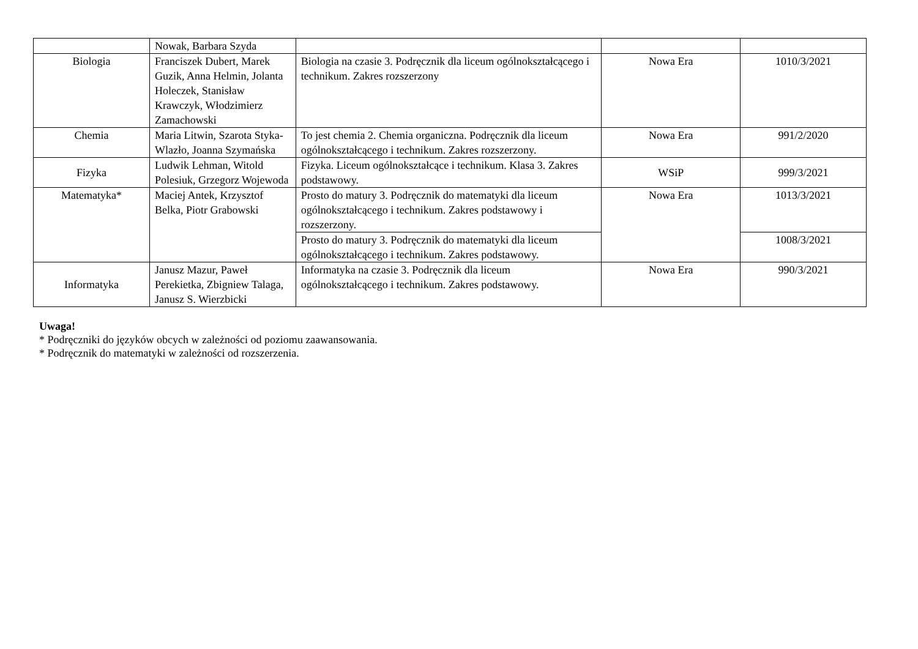| | Nowak, Barbara Szyda | | | |
| Biologia | Franciszek Dubert, Marek Guzik, Anna Helmin, Jolanta Holeczek, Stanisław Krawczyk, Włodzimierz Zamachowski | Biologia na czasie 3. Podręcznik dla liceum ogólnokształcącego i technikum. Zakres rozszerzony | Nowa Era | 1010/3/2021 |
| Chemia | Maria Litwin, Szarota Styka-Wlazło, Joanna Szymańska | To jest chemia 2. Chemia organiczna. Podręcznik dla liceum ogólnokształcącego i technikum. Zakres rozszerzony. | Nowa Era | 991/2/2020 |
| Fizyka | Ludwik Lehman, Witold Polesiuk, Grzegorz Wojewoda | Fizyka. Liceum ogólnokształcące i technikum. Klasa 3. Zakres podstawowy. | WSiP | 999/3/2021 |
| Matematyka* | Maciej Antek, Krzysztof Belka, Piotr Grabowski | Prosto do matury 3. Podręcznik do matematyki dla liceum ogólnokształcącego i technikum. Zakres podstawowy i rozszerzony. | Nowa Era | 1013/3/2021 |
| | | Prosto do matury 3. Podręcznik do matematyki dla liceum ogólnokształcącego i technikum. Zakres podstawowy. | | 1008/3/2021 |
| Informatyka | Janusz Mazur, Paweł Perekietka, Zbigniew Talaga, Janusz S. Wierzbicki | Informatyka na czasie 3. Podręcznik dla liceum ogólnokształcącego i technikum. Zakres podstawowy. | Nowa Era | 990/3/2021 |
Uwaga!
* Podręczniki do języków obcych w zależności od poziomu zaawansowania.
* Podręcznik do matematyki w zależności od rozszerzenia.